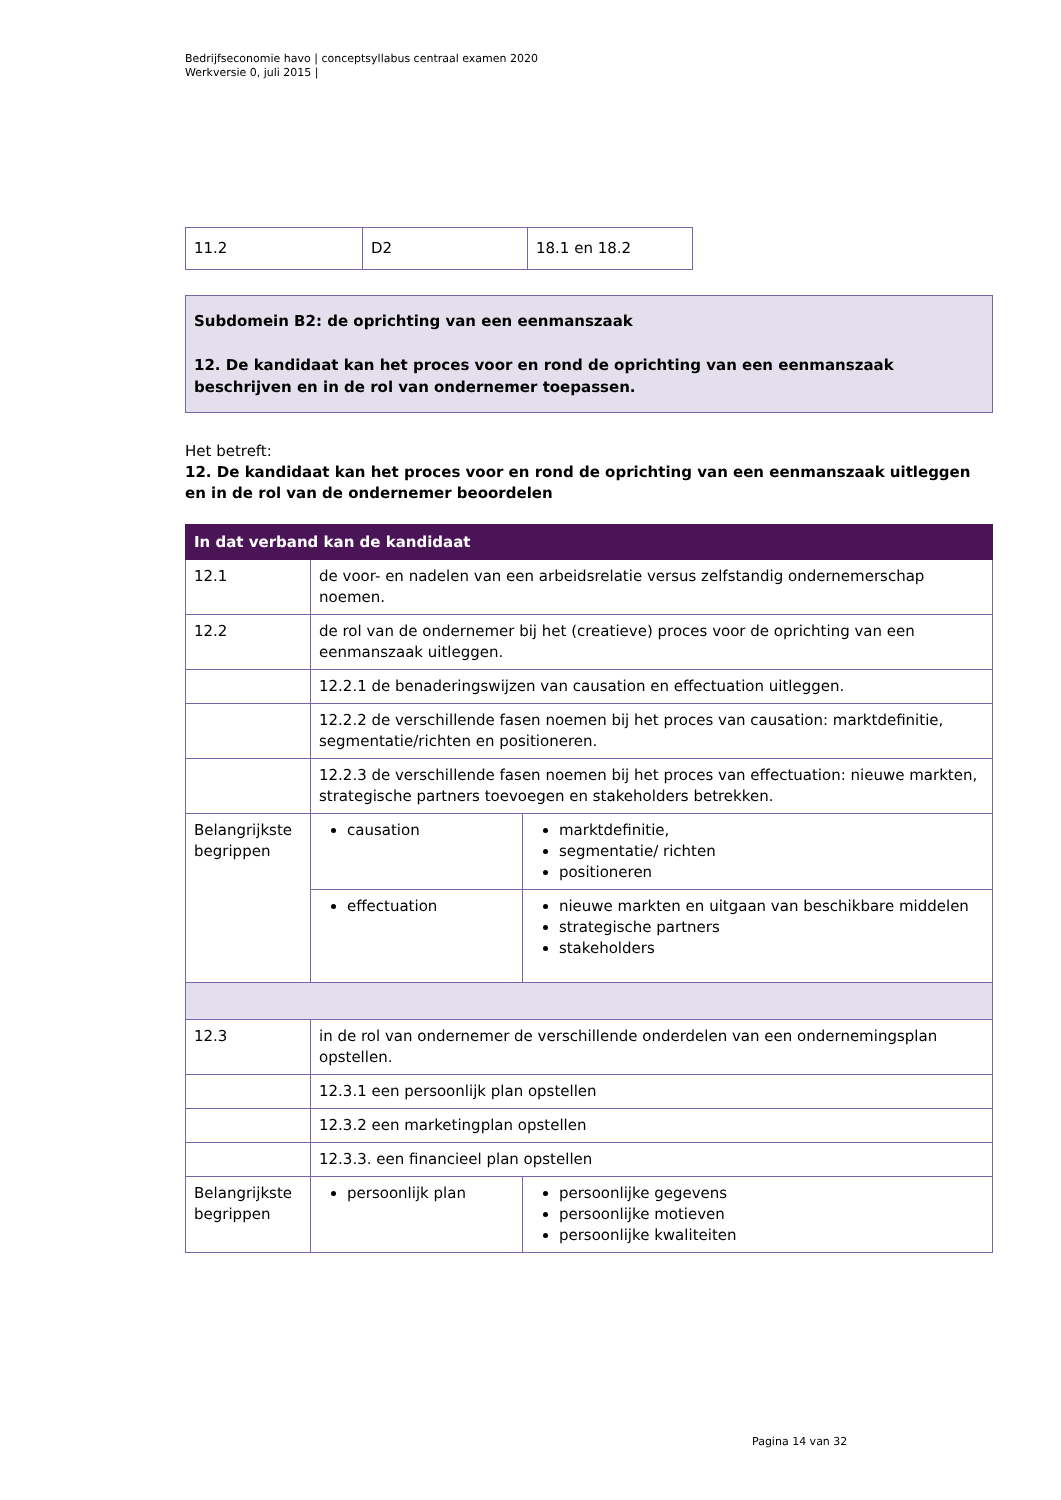Bedrijfseconomie havo | conceptsyllabus centraal examen 2020
Werkversie 0, juli 2015 |
| 11.2 | D2 | 18.1 en 18.2 |
Subdomein B2: de oprichting van een eenmanszaak
12. De kandidaat kan het proces voor en rond de oprichting van een eenmanszaak beschrijven en in de rol van ondernemer toepassen.
Het betreft:
12. De kandidaat kan het proces voor en rond de oprichting van een eenmanszaak uitleggen en in de rol van de ondernemer beoordelen
| In dat verband kan de kandidaat | | |
| --- | --- | --- |
| 12.1 | de voor- en nadelen van een arbeidsrelatie versus zelfstandig ondernemerschap noemen. | |
| 12.2 | de rol van de ondernemer bij het (creatieve) proces voor de oprichting van een eenmanszaak uitleggen. | |
| | 12.2.1 de benaderingswijzen van causation en effectuation uitleggen. | |
| | 12.2.2 de verschillende fasen noemen bij het proces van causation: marktdefinitie, segmentatie/richten en positioneren. | |
| | 12.2.3 de verschillende fasen noemen bij het proces van effectuation: nieuwe markten, strategische partners toevoegen en stakeholders betrekken. | |
| Belangrijkste begrippen | causation | marktdefinitie, segmentatie/ richten positioneren |
| | effectuation | nieuwe markten en uitgaan van beschikbare middelen strategische partners stakeholders |
| 12.3 | in de rol van ondernemer de verschillende onderdelen van een ondernemingsplan opstellen. | |
| | 12.3.1 een persoonlijk plan opstellen | |
| | 12.3.2 een marketingplan opstellen | |
| | 12.3.3. een financieel plan opstellen | |
| Belangrijkste begrippen | persoonlijk plan | persoonlijke gegevens persoonlijke motieven persoonlijke kwaliteiten |
Pagina 14 van 32